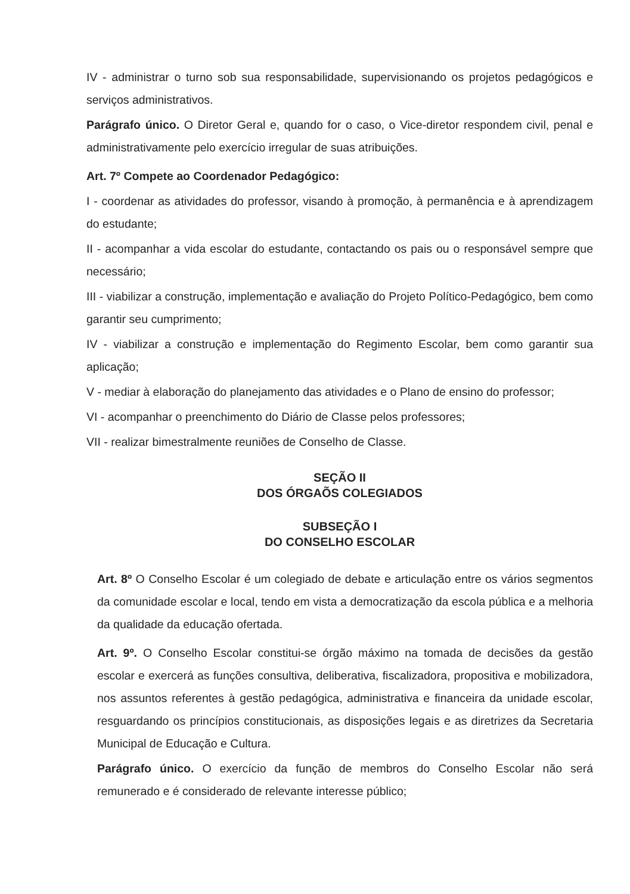IV - administrar o turno sob sua responsabilidade, supervisionando os projetos pedagógicos e serviços administrativos.
Parágrafo único. O Diretor Geral e, quando for o caso, o Vice-diretor respondem civil, penal e administrativamente pelo exercício irregular de suas atribuições.
Art. 7º Compete ao Coordenador Pedagógico:
I - coordenar as atividades do professor, visando à promoção, à permanência e à aprendizagem do estudante;
II - acompanhar a vida escolar do estudante, contactando os pais ou o responsável sempre que necessário;
III - viabilizar a construção, implementação e avaliação do Projeto Político-Pedagógico, bem como garantir seu cumprimento;
IV - viabilizar a construção e implementação do Regimento Escolar, bem como garantir sua aplicação;
V - mediar à elaboração do planejamento das atividades e o Plano de ensino do professor;
VI - acompanhar o preenchimento do Diário de Classe pelos professores;
VII - realizar bimestralmente reuniões de Conselho de Classe.
SEÇÃO II
DOS ÓRGAÕS COLEGIADOS
SUBSEÇÃO I
DO CONSELHO ESCOLAR
Art. 8º O Conselho Escolar é um colegiado de debate e articulação entre os vários segmentos da comunidade escolar e local, tendo em vista a democratização da escola pública e a melhoria da qualidade da educação ofertada.
Art. 9º. O Conselho Escolar constitui-se órgão máximo na tomada de decisões da gestão escolar e exercerá as funções consultiva, deliberativa, fiscalizadora, propositiva e mobilizadora, nos assuntos referentes à gestão pedagógica, administrativa e financeira da unidade escolar, resguardando os princípios constitucionais, as disposições legais e as diretrizes da Secretaria Municipal de Educação e Cultura.
Parágrafo único. O exercício da função de membros do Conselho Escolar não será remunerado e é considerado de relevante interesse público;